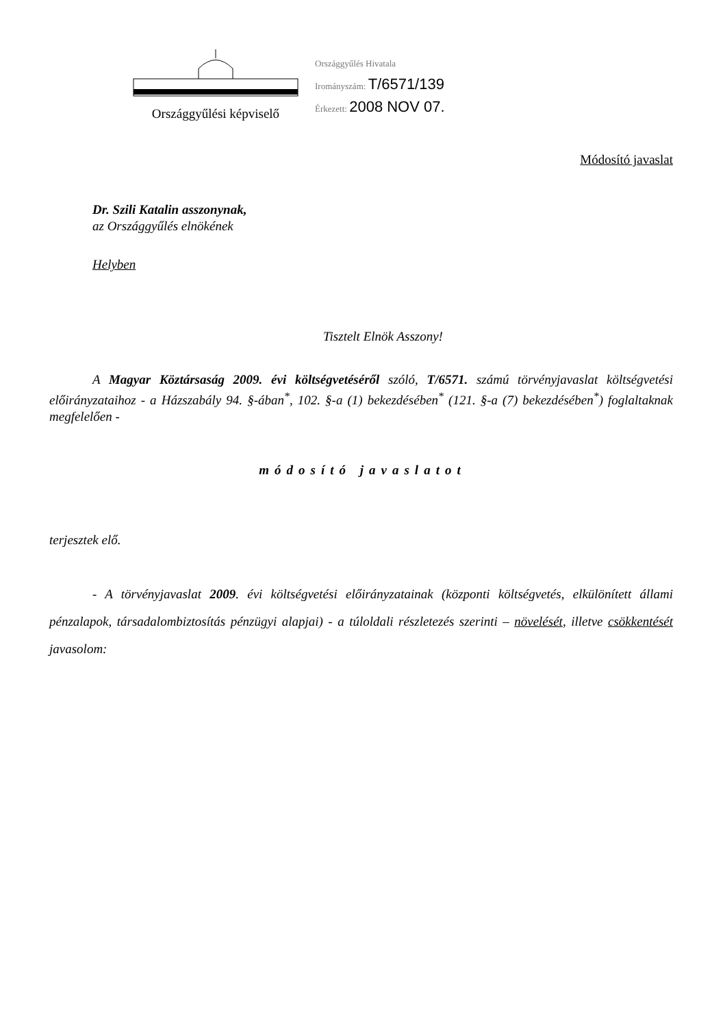Országgyűlési képviselő
Országgyűlés Hivatala
Irományszám: T/6571/139
Érkezett: 2008 NOV 07.
Módosító javaslat
Dr. Szili Katalin asszonynak,
az Országgyűlés elnökének
Helyben
Tisztelt Elnök Asszony!
A Magyar Köztársaság 2009. évi költségvetéséről szóló, T/6571. számú törvényjavaslat költségvetési előirányzataihoz - a Házszabály 94. §-ában<sup>*</sup>, 102. §-a (1) bekezdésében<sup>*</sup> (121. §-a (7) bekezdésében<sup>*</sup>) foglaltaknak megfelelően -
módosító javaslatot
terjesztek elő.
- A törvényjavaslat 2009. évi költségvetési előirányzatainak (központi költségvetés, elkülönített állami pénzalapok, társadalombiztosítás pénzügyi alapjai) - a túloldali részletezés szerinti – növelését, illetve csökkentését javasolom: